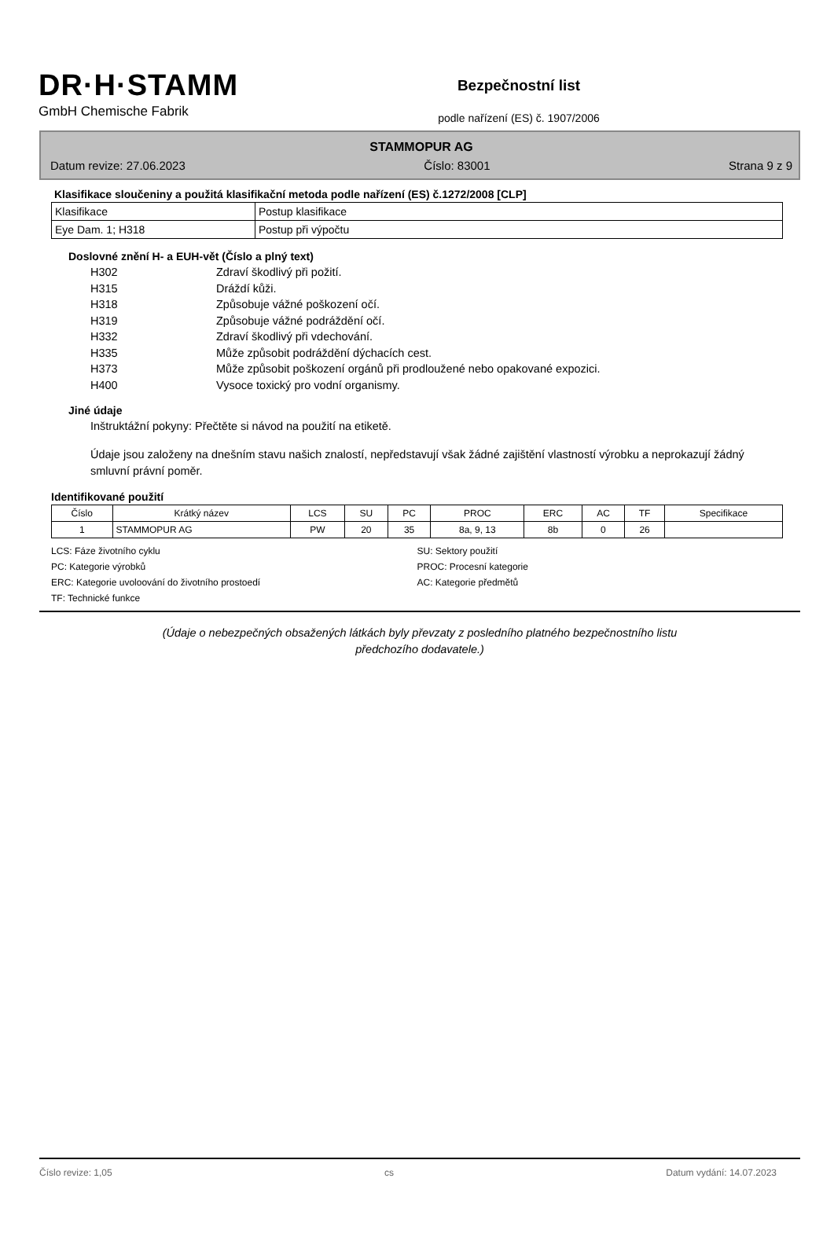DR·H·STAMM
GmbH Chemische Fabrik
Bezpečnostní list
podle nařízení (ES) č. 1907/2006
STAMMOPUR AG
Datum revize: 27.06.2023 Číslo: 83001 Strana 9 z 9
Klasifikace sloučeniny a použitá klasifikační metoda podle nařízení (ES) č.1272/2008 [CLP]
| Klasifikace | Postup klasifikace |
| Eye Dam. 1; H318 | Postup při výpočtu |
Doslovné znění H- a EUH-vět (Číslo a plný text)
H302 Zdraví škodlivý při požití.
H315 Dráždí kůži.
H318 Způsobuje vážné poškození očí.
H319 Způsobuje vážné podráždění očí.
H332 Zdraví škodlivý při vdechování.
H335 Může způsobit podráždění dýchacích cest.
H373 Může způsobit poškození orgánů při prodloužené nebo opakované expozici.
H400 Vysoce toxický pro vodní organismy.
Jiné údaje
Inštruktážní pokyny: Přečtěte si návod na použití na etiketě.
Údaje jsou založeny na dnešním stavu našich znalostí, nepředstavují však žádné zajištění vlastností výrobku a neprokazují žádný smluvní právní poměr.
Identifikované použití
| Číslo | Krátký název | LCS | SU | PC | PROC | ERC | AC | TF | Specifikace |
| --- | --- | --- | --- | --- | --- | --- | --- | --- | --- |
| 1 | STAMMOPUR AG | PW | 20 | 35 | 8a, 9, 13 | 8b | 0 | 26 | |
LCS: Fáze životního cyklu
SU: Sektory použití
PC: Kategorie výrobků
PROC: Procesní kategorie
ERC: Kategorie uvoloování do životního prostoedí
AC: Kategorie předmětů
TF: Technické funkce
(Údaje o nebezpečných obsažených látkách byly převzaty z posledního platného bezpečnostního listu
předchozího dodavatele.)
Číslo revize: 1,05 cs Datum vydání: 14.07.2023